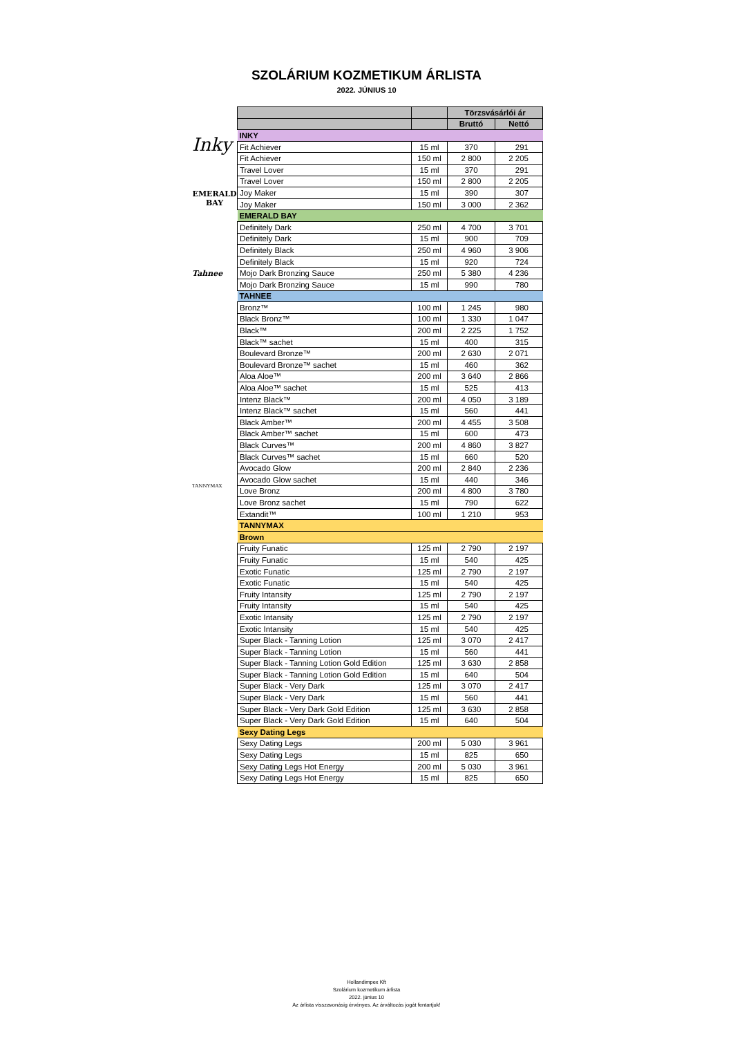SZOLÁRIUM KOZMETIKUM ÁRLISTA
2022. JÚNIUS 10
Inky
EMERALD BAY
Tahnee
TANNYMAX
| | | Törzsvásárlói ár | |
| --- | --- | --- | --- |
| | | Bruttó | Nettó |
| INKY | | | |
| Fit Achiever | 15 ml | 370 | 291 |
| Fit Achiever | 150 ml | 2 800 | 2 205 |
| Travel Lover | 15 ml | 370 | 291 |
| Travel Lover | 150 ml | 2 800 | 2 205 |
| Joy Maker | 15 ml | 390 | 307 |
| Joy Maker | 150 ml | 3 000 | 2 362 |
| EMERALD BAY | | | |
| Definitely Dark | 250 ml | 4 700 | 3 701 |
| Definitely Dark | 15 ml | 900 | 709 |
| Definitely Black | 250 ml | 4 960 | 3 906 |
| Definitely Black | 15 ml | 920 | 724 |
| Mojo Dark Bronzing Sauce | 250 ml | 5 380 | 4 236 |
| Mojo Dark Bronzing Sauce | 15 ml | 990 | 780 |
| TAHNEE | | | |
| Bronz™ | 100 ml | 1 245 | 980 |
| Black Bronz™ | 100 ml | 1 330 | 1 047 |
| Black™ | 200 ml | 2 225 | 1 752 |
| Black™ sachet | 15 ml | 400 | 315 |
| Boulevard Bronze™ | 200 ml | 2 630 | 2 071 |
| Boulevard Bronze™ sachet | 15 ml | 460 | 362 |
| Aloa Aloe™ | 200 ml | 3 640 | 2 866 |
| Aloa Aloe™ sachet | 15 ml | 525 | 413 |
| Intenz Black™ | 200 ml | 4 050 | 3 189 |
| Intenz Black™ sachet | 15 ml | 560 | 441 |
| Black Amber™ | 200 ml | 4 455 | 3 508 |
| Black Amber™ sachet | 15 ml | 600 | 473 |
| Black Curves™ | 200 ml | 4 860 | 3 827 |
| Black Curves™ sachet | 15 ml | 660 | 520 |
| Avocado Glow | 200 ml | 2 840 | 2 236 |
| Avocado Glow sachet | 15 ml | 440 | 346 |
| Love Bronz | 200 ml | 4 800 | 3 780 |
| Love Bronz sachet | 15 ml | 790 | 622 |
| Extandit™ | 100 ml | 1 210 | 953 |
| TANNYMAX | | | |
| Brown | | | |
| Fruity Funatic | 125 ml | 2 790 | 2 197 |
| Fruity Funatic | 15 ml | 540 | 425 |
| Exotic Funatic | 125 ml | 2 790 | 2 197 |
| Exotic Funatic | 15 ml | 540 | 425 |
| Fruity Intansity | 125 ml | 2 790 | 2 197 |
| Fruity Intansity | 15 ml | 540 | 425 |
| Exotic Intansity | 125 ml | 2 790 | 2 197 |
| Exotic Intansity | 15 ml | 540 | 425 |
| Super Black - Tanning Lotion | 125 ml | 3 070 | 2 417 |
| Super Black - Tanning Lotion | 15 ml | 560 | 441 |
| Super Black - Tanning Lotion Gold Edition | 125 ml | 3 630 | 2 858 |
| Super Black - Tanning Lotion Gold Edition | 15 ml | 640 | 504 |
| Super Black - Very Dark | 125 ml | 3 070 | 2 417 |
| Super Black - Very Dark | 15 ml | 560 | 441 |
| Super Black - Very Dark Gold Edition | 125 ml | 3 630 | 2 858 |
| Super Black - Very Dark Gold Edition | 15 ml | 640 | 504 |
| Sexy Dating Legs | | | |
| Sexy Dating Legs | 200 ml | 5 030 | 3 961 |
| Sexy Dating Legs | 15 ml | 825 | 650 |
| Sexy Dating Legs Hot Energy | 200 ml | 5 030 | 3 961 |
| Sexy Dating Legs Hot Energy | 15 ml | 825 | 650 |
Hollandimpex Kft
Szolárium kozmetikum árlista
2022. június 10
Az árlista visszavonásig érvényes. Az árváltozás jogát fentartjuk!